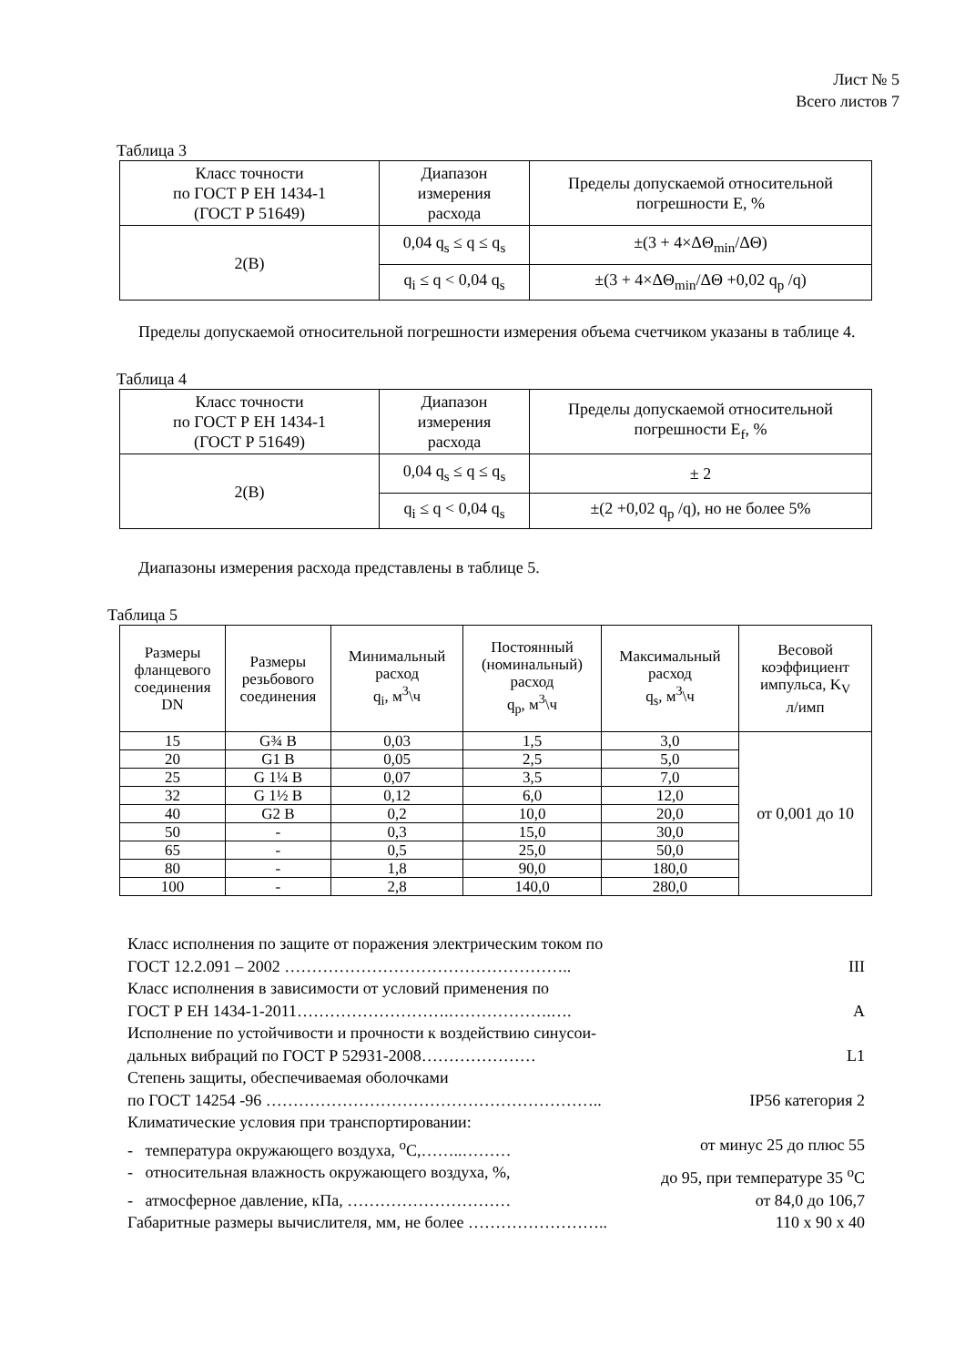Лист № 5
Всего листов 7
Таблица 3
| Класс точности по ГОСТ Р ЕН 1434-1 (ГОСТ Р 51649) | Диапазон измерения расхода | Пределы допускаемой относительной погрешности Е, % |
| --- | --- | --- |
| 2(В) | 0,04 q<sub>s</sub> ≤ q ≤ q<sub>s</sub> | ±(3 + 4×ΔΘ<sub>min</sub>/ΔΘ) |
| | q<sub>i</sub> ≤ q < 0,04 q<sub>s</sub> | ±(3 + 4×ΔΘ<sub>min</sub>/ΔΘ +0,02 q<sub>p</sub> /q) |
Пределы допускаемой относительной погрешности измерения объема счетчиком указаны в таблице 4.
Таблица 4
| Класс точности по ГОСТ Р ЕН 1434-1 (ГОСТ Р 51649) | Диапазон измерения расхода | Пределы допускаемой относительной погрешности E<sub>f</sub>, % |
| --- | --- | --- |
| 2(В) | 0,04 q<sub>s</sub> ≤ q ≤ q<sub>s</sub> | ± 2 |
| | q<sub>i</sub> ≤ q < 0,04 q<sub>s</sub> | ±(2 +0,02 q<sub>p</sub> /q), но не более 5% |
Диапазоны измерения расхода представлены в таблице 5.
Таблица 5
| Размеры фланцевого соединения DN | Размеры резьбового соединения | Минимальный расход q<sub>i</sub>, м<sup>3</sup>\ч | Постоянный (номинальный) расход q<sub>p</sub>, м<sup>3</sup>\ч | Максимальный расход q<sub>s</sub>, м<sup>3</sup>\ч | Весовой коэффициент импульса, K<sub>V</sub> л/имп |
| --- | --- | --- | --- | --- | --- |
| 15 | G¾ B | 0,03 | 1,5 | 3,0 | от 0,001 до 10 |
| 20 | G1 B | 0,05 | 2,5 | 5,0 | |
| 25 | G 1¼ B | 0,07 | 3,5 | 7,0 | |
| 32 | G 1½ B | 0,12 | 6,0 | 12,0 | |
| 40 | G2 B | 0,2 | 10,0 | 20,0 | |
| 50 | - | 0,3 | 15,0 | 30,0 | |
| 65 | - | 0,5 | 25,0 | 50,0 | |
| 80 | - | 1,8 | 90,0 | 180,0 | |
| 100 | - | 2,8 | 140,0 | 280,0 | |
Класс исполнения по защите от поражения электрическим током по
ГОСТ 12.2.091 – 2002 …………………………………………….. III
Класс исполнения в зависимости от условий применения по
ГОСТ Р ЕН 1434-1-2011……………………….……………….…. А
Исполнение по устойчивости и прочности к воздействию синусои-
дальных вибраций по ГОСТ Р 52931-2008………………… L1
Степень защиты, обеспечиваемая оболочками
по ГОСТ 14254 -96 …………………………………………………….. IP56 категория 2
Климатические условия при транспортировании:
- температура окружающего воздуха, <sup>о</sup>С,……..……… от минус 25 до плюс 55
- относительная влажность окружающего воздуха, %, до 95, при температуре 35 <sup>о</sup>С
- атмосферное давление, кПа, ………………………… от 84,0 до 106,7
Габаритные размеры вычислителя, мм, не более …………………….. 110 х 90 х 40